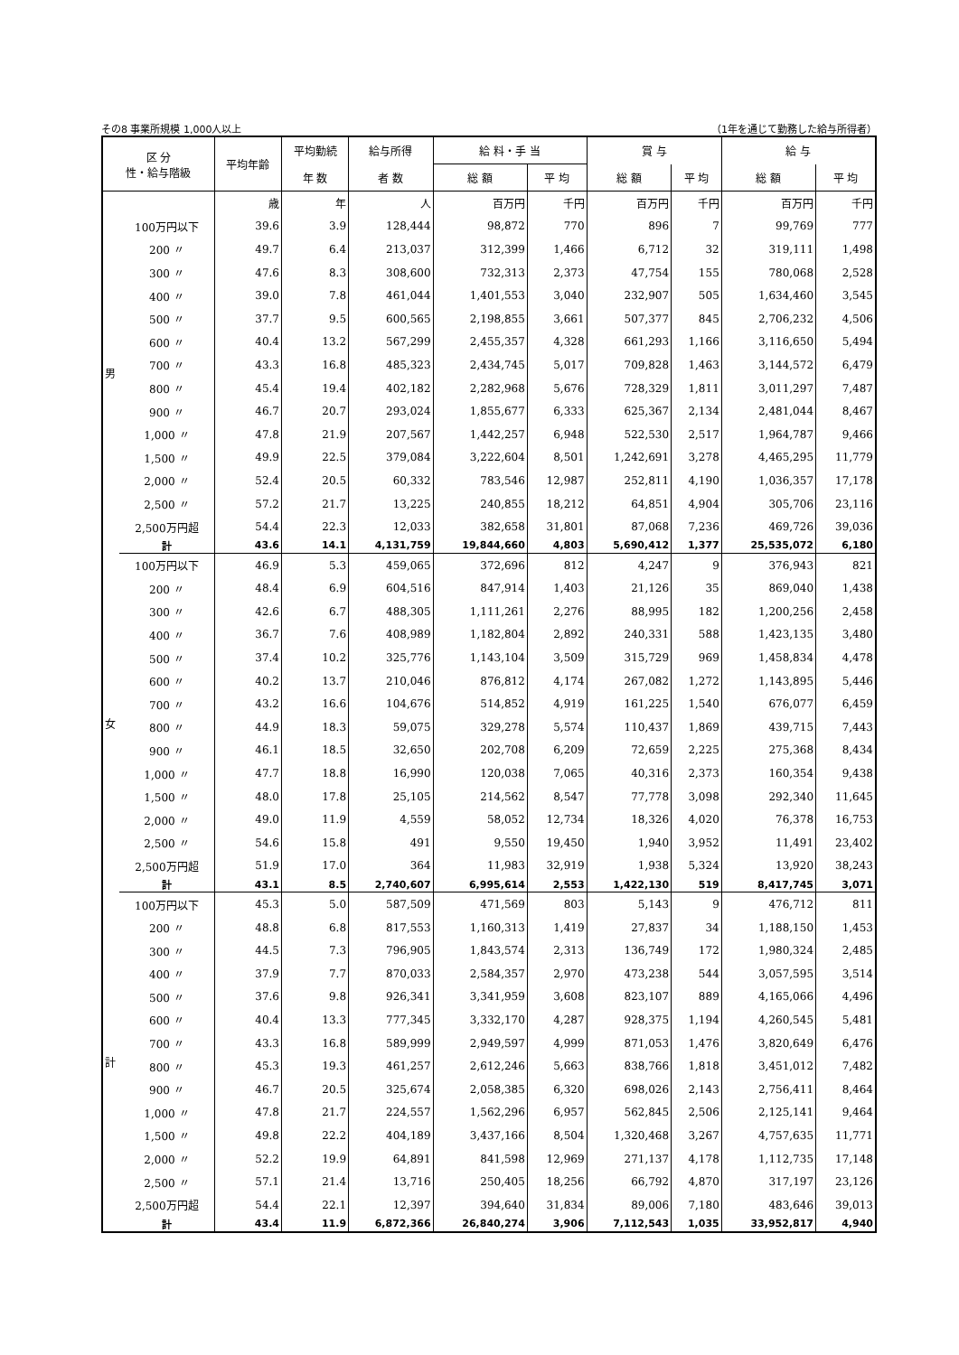その8 事業所規模 1,000人以上 （1年を通じて勤務した給与所得者）
| 区 分 性・給与階級 | | 平均年齢 | 平均勤続 | 給与所得 | 給 料・手 当 | | 賞 与 | | 給 与 | |
| --- | --- | --- | --- | --- | --- | --- | --- | --- | --- | --- |
| | | | 年 数 | 者 数 | 総 額 | 平 均 | 総 額 | 平 均 | 総 額 | 平 均 |
| 男 | | 歳 | 年 | 人 | 百万円 | 千円 | 百万円 | 千円 | 百万円 | 千円 |
| | 100万円以下 | 39.6 | 3.9 | 128,444 | 98,872 | 770 | 896 | 7 | 99,769 | 777 |
| | 200 〃 | 49.7 | 6.4 | 213,037 | 312,399 | 1,466 | 6,712 | 32 | 319,111 | 1,498 |
| | 300 〃 | 47.6 | 8.3 | 308,600 | 732,313 | 2,373 | 47,754 | 155 | 780,068 | 2,528 |
| | 400 〃 | 39.0 | 7.8 | 461,044 | 1,401,553 | 3,040 | 232,907 | 505 | 1,634,460 | 3,545 |
| | 500 〃 | 37.7 | 9.5 | 600,565 | 2,198,855 | 3,661 | 507,377 | 845 | 2,706,232 | 4,506 |
| | 600 〃 | 40.4 | 13.2 | 567,299 | 2,455,357 | 4,328 | 661,293 | 1,166 | 3,116,650 | 5,494 |
| | 700 〃 | 43.3 | 16.8 | 485,323 | 2,434,745 | 5,017 | 709,828 | 1,463 | 3,144,572 | 6,479 |
| | 800 〃 | 45.4 | 19.4 | 402,182 | 2,282,968 | 5,676 | 728,329 | 1,811 | 3,011,297 | 7,487 |
| | 900 〃 | 46.7 | 20.7 | 293,024 | 1,855,677 | 6,333 | 625,367 | 2,134 | 2,481,044 | 8,467 |
| | 1,000 〃 | 47.8 | 21.9 | 207,567 | 1,442,257 | 6,948 | 522,530 | 2,517 | 1,964,787 | 9,466 |
| | 1,500 〃 | 49.9 | 22.5 | 379,084 | 3,222,604 | 8,501 | 1,242,691 | 3,278 | 4,465,295 | 11,779 |
| | 2,000 〃 | 52.4 | 20.5 | 60,332 | 783,546 | 12,987 | 252,811 | 4,190 | 1,036,357 | 17,178 |
| | 2,500 〃 | 57.2 | 21.7 | 13,225 | 240,855 | 18,212 | 64,851 | 4,904 | 305,706 | 23,116 |
| | 2,500万円超 | 54.4 | 22.3 | 12,033 | 382,658 | 31,801 | 87,068 | 7,236 | 469,726 | 39,036 |
| | 計 | 43.6 | 14.1 | 4,131,759 | 19,844,660 | 4,803 | 5,690,412 | 1,377 | 25,535,072 | 6,180 |
| 女 | 100万円以下 | 46.9 | 5.3 | 459,065 | 372,696 | 812 | 4,247 | 9 | 376,943 | 821 |
| | 200 〃 | 48.4 | 6.9 | 604,516 | 847,914 | 1,403 | 21,126 | 35 | 869,040 | 1,438 |
| | 300 〃 | 42.6 | 6.7 | 488,305 | 1,111,261 | 2,276 | 88,995 | 182 | 1,200,256 | 2,458 |
| | 400 〃 | 36.7 | 7.6 | 408,989 | 1,182,804 | 2,892 | 240,331 | 588 | 1,423,135 | 3,480 |
| | 500 〃 | 37.4 | 10.2 | 325,776 | 1,143,104 | 3,509 | 315,729 | 969 | 1,458,834 | 4,478 |
| | 600 〃 | 40.2 | 13.7 | 210,046 | 876,812 | 4,174 | 267,082 | 1,272 | 1,143,895 | 5,446 |
| | 700 〃 | 43.2 | 16.6 | 104,676 | 514,852 | 4,919 | 161,225 | 1,540 | 676,077 | 6,459 |
| | 800 〃 | 44.9 | 18.3 | 59,075 | 329,278 | 5,574 | 110,437 | 1,869 | 439,715 | 7,443 |
| | 900 〃 | 46.1 | 18.5 | 32,650 | 202,708 | 6,209 | 72,659 | 2,225 | 275,368 | 8,434 |
| | 1,000 〃 | 47.7 | 18.8 | 16,990 | 120,038 | 7,065 | 40,316 | 2,373 | 160,354 | 9,438 |
| | 1,500 〃 | 48.0 | 17.8 | 25,105 | 214,562 | 8,547 | 77,778 | 3,098 | 292,340 | 11,645 |
| | 2,000 〃 | 49.0 | 11.9 | 4,559 | 58,052 | 12,734 | 18,326 | 4,020 | 76,378 | 16,753 |
| | 2,500 〃 | 54.6 | 15.8 | 491 | 9,550 | 19,450 | 1,940 | 3,952 | 11,491 | 23,402 |
| | 2,500万円超 | 51.9 | 17.0 | 364 | 11,983 | 32,919 | 1,938 | 5,324 | 13,920 | 38,243 |
| | 計 | 43.1 | 8.5 | 2,740,607 | 6,995,614 | 2,553 | 1,422,130 | 519 | 8,417,745 | 3,071 |
| 計 | 100万円以下 | 45.3 | 5.0 | 587,509 | 471,569 | 803 | 5,143 | 9 | 476,712 | 811 |
| | 200 〃 | 48.8 | 6.8 | 817,553 | 1,160,313 | 1,419 | 27,837 | 34 | 1,188,150 | 1,453 |
| | 300 〃 | 44.5 | 7.3 | 796,905 | 1,843,574 | 2,313 | 136,749 | 172 | 1,980,324 | 2,485 |
| | 400 〃 | 37.9 | 7.7 | 870,033 | 2,584,357 | 2,970 | 473,238 | 544 | 3,057,595 | 3,514 |
| | 500 〃 | 37.6 | 9.8 | 926,341 | 3,341,959 | 3,608 | 823,107 | 889 | 4,165,066 | 4,496 |
| | 600 〃 | 40.4 | 13.3 | 777,345 | 3,332,170 | 4,287 | 928,375 | 1,194 | 4,260,545 | 5,481 |
| | 700 〃 | 43.3 | 16.8 | 589,999 | 2,949,597 | 4,999 | 871,053 | 1,476 | 3,820,649 | 6,476 |
| | 800 〃 | 45.3 | 19.3 | 461,257 | 2,612,246 | 5,663 | 838,766 | 1,818 | 3,451,012 | 7,482 |
| | 900 〃 | 46.7 | 20.5 | 325,674 | 2,058,385 | 6,320 | 698,026 | 2,143 | 2,756,411 | 8,464 |
| | 1,000 〃 | 47.8 | 21.7 | 224,557 | 1,562,296 | 6,957 | 562,845 | 2,506 | 2,125,141 | 9,464 |
| | 1,500 〃 | 49.8 | 22.2 | 404,189 | 3,437,166 | 8,504 | 1,320,468 | 3,267 | 4,757,635 | 11,771 |
| | 2,000 〃 | 52.2 | 19.9 | 64,891 | 841,598 | 12,969 | 271,137 | 4,178 | 1,112,735 | 17,148 |
| | 2,500 〃 | 57.1 | 21.4 | 13,716 | 250,405 | 18,256 | 66,792 | 4,870 | 317,197 | 23,126 |
| | 2,500万円超 | 54.4 | 22.1 | 12,397 | 394,640 | 31,834 | 89,006 | 7,180 | 483,646 | 39,013 |
| | 計 | 43.4 | 11.9 | 6,872,366 | 26,840,274 | 3,906 | 7,112,543 | 1,035 | 33,952,817 | 4,940 |